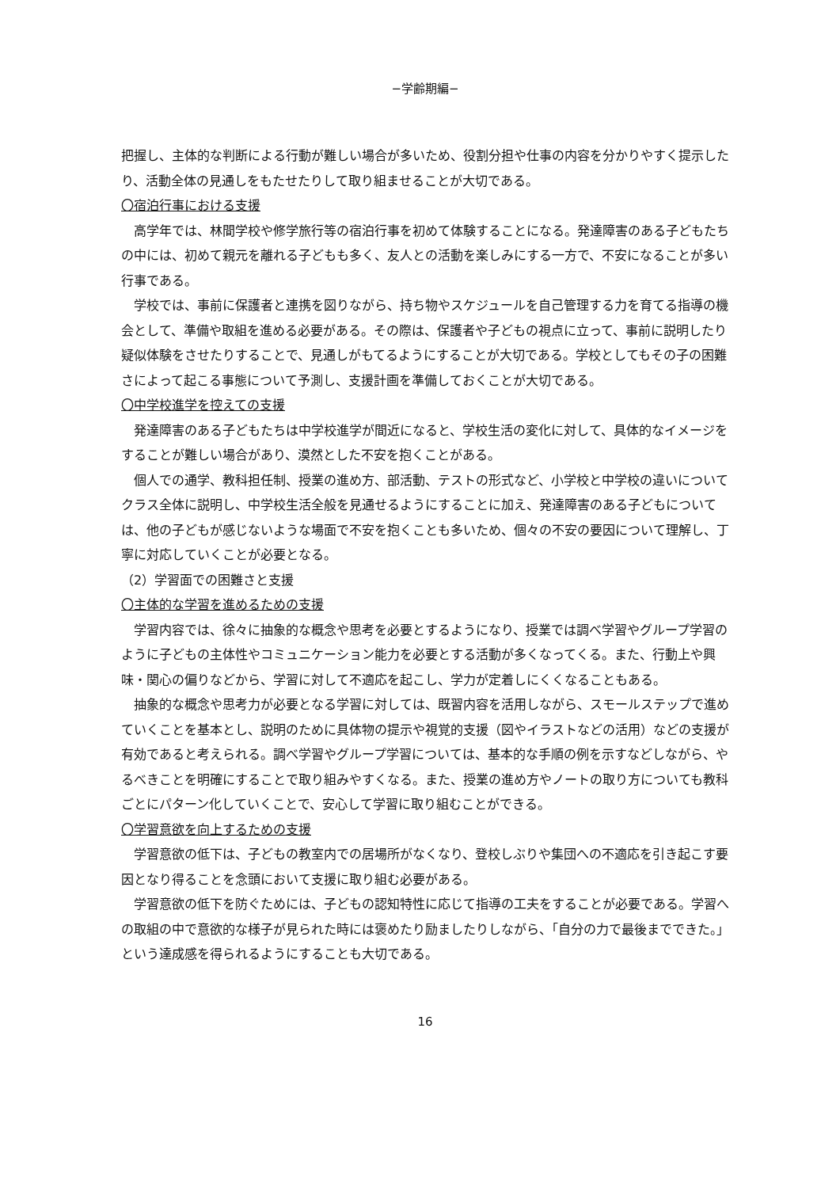−学齢期編−
把握し、主体的な判断による行動が難しい場合が多いため、役割分担や仕事の内容を分かりやすく提示したり、活動全体の見通しをもたせたりして取り組ませることが大切である。
〇宿泊行事における支援
　高学年では、林間学校や修学旅行等の宿泊行事を初めて体験することになる。発達障害のある子どもたちの中には、初めて親元を離れる子どもも多く、友人との活動を楽しみにする一方で、不安になることが多い行事である。
　学校では、事前に保護者と連携を図りながら、持ち物やスケジュールを自己管理する力を育てる指導の機会として、準備や取組を進める必要がある。その際は、保護者や子どもの視点に立って、事前に説明したり疑似体験をさせたりすることで、見通しがもてるようにすることが大切である。学校としてもその子の困難さによって起こる事態について予測し、支援計画を準備しておくことが大切である。
〇中学校進学を控えての支援
　発達障害のある子どもたちは中学校進学が間近になると、学校生活の変化に対して、具体的なイメージをすることが難しい場合があり、漠然とした不安を抱くことがある。
　個人での通学、教科担任制、授業の進め方、部活動、テストの形式など、小学校と中学校の違いについてクラス全体に説明し、中学校生活全般を見通せるようにすることに加え、発達障害のある子どもについては、他の子どもが感じないような場面で不安を抱くことも多いため、個々の不安の要因について理解し、丁寧に対応していくことが必要となる。
（2）学習面での困難さと支援
〇主体的な学習を進めるための支援
　学習内容では、徐々に抽象的な概念や思考を必要とするようになり、授業では調べ学習やグループ学習のように子どもの主体性やコミュニケーション能力を必要とする活動が多くなってくる。また、行動上や興味・関心の偏りなどから、学習に対して不適応を起こし、学力が定着しにくくなることもある。
　抽象的な概念や思考力が必要となる学習に対しては、既習内容を活用しながら、スモールステップで進めていくことを基本とし、説明のために具体物の提示や視覚的支援（図やイラストなどの活用）などの支援が有効であると考えられる。調べ学習やグループ学習については、基本的な手順の例を示すなどしながら、やるべきことを明確にすることで取り組みやすくなる。また、授業の進め方やノートの取り方についても教科ごとにパターン化していくことで、安心して学習に取り組むことができる。
〇学習意欲を向上するための支援
　学習意欲の低下は、子どもの教室内での居場所がなくなり、登校しぶりや集団への不適応を引き起こす要因となり得ることを念頭において支援に取り組む必要がある。
　学習意欲の低下を防ぐためには、子どもの認知特性に応じて指導の工夫をすることが必要である。学習への取組の中で意欲的な様子が見られた時には褒めたり励ましたりしながら、「自分の力で最後までできた。」という達成感を得られるようにすることも大切である。
16